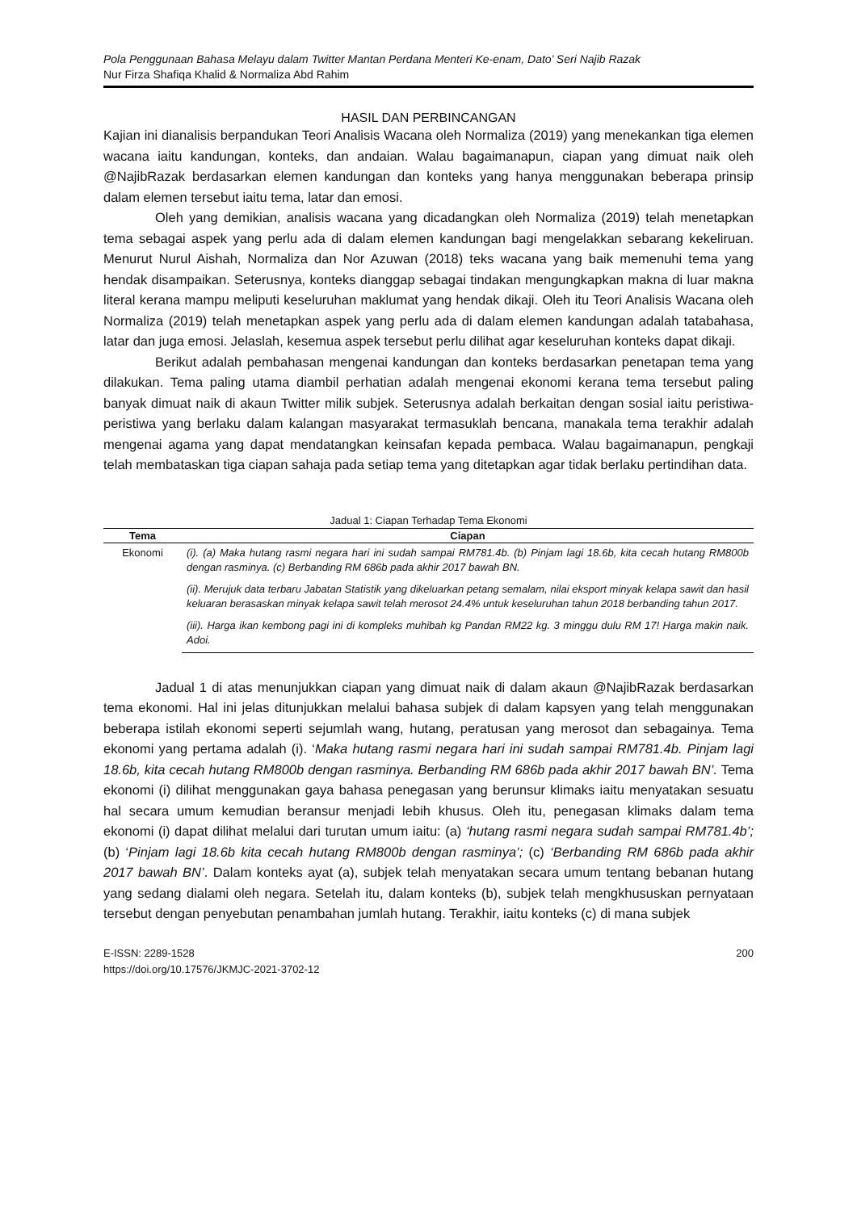Pola Penggunaan Bahasa Melayu dalam Twitter Mantan Perdana Menteri Ke-enam, Dato’ Seri Najib Razak
Nur Firza Shafiqa Khalid & Normaliza Abd Rahim
HASIL DAN PERBINCANGAN
Kajian ini dianalisis berpandukan Teori Analisis Wacana oleh Normaliza (2019) yang menekankan tiga elemen wacana iaitu kandungan, konteks, dan andaian. Walau bagaimanapun, ciapan yang dimuat naik oleh @NajibRazak berdasarkan elemen kandungan dan konteks yang hanya menggunakan beberapa prinsip dalam elemen tersebut iaitu tema, latar dan emosi.
Oleh yang demikian, analisis wacana yang dicadangkan oleh Normaliza (2019) telah menetapkan tema sebagai aspek yang perlu ada di dalam elemen kandungan bagi mengelakkan sebarang kekeliruan. Menurut Nurul Aishah, Normaliza dan Nor Azuwan (2018) teks wacana yang baik memenuhi tema yang hendak disampaikan. Seterusnya, konteks dianggap sebagai tindakan mengungkapkan makna di luar makna literal kerana mampu meliputi keseluruhan maklumat yang hendak dikaji. Oleh itu Teori Analisis Wacana oleh Normaliza (2019) telah menetapkan aspek yang perlu ada di dalam elemen kandungan adalah tatabahasa, latar dan juga emosi. Jelaslah, kesemua aspek tersebut perlu dilihat agar keseluruhan konteks dapat dikaji.
Berikut adalah pembahasan mengenai kandungan dan konteks berdasarkan penetapan tema yang dilakukan. Tema paling utama diambil perhatian adalah mengenai ekonomi kerana tema tersebut paling banyak dimuat naik di akaun Twitter milik subjek. Seterusnya adalah berkaitan dengan sosial iaitu peristiwa-peristiwa yang berlaku dalam kalangan masyarakat termasuklah bencana, manakala tema terakhir adalah mengenai agama yang dapat mendatangkan keinsafan kepada pembaca. Walau bagaimanapun, pengkaji telah membataskan tiga ciapan sahaja pada setiap tema yang ditetapkan agar tidak berlaku pertindihan data.
Jadual 1: Ciapan Terhadap Tema Ekonomi
| Tema | Ciapan |
| --- | --- |
| Ekonomi | (i). (a) Maka hutang rasmi negara hari ini sudah sampai RM781.4b. (b) Pinjam lagi 18.6b, kita cecah hutang RM800b dengan rasminya. (c) Berbanding RM 686b pada akhir 2017 bawah BN. |
| | (ii). Merujuk data terbaru Jabatan Statistik yang dikeluarkan petang semalam, nilai eksport minyak kelapa sawit dan hasil keluaran berasaskan minyak kelapa sawit telah merosot 24.4% untuk keseluruhan tahun 2018 berbanding tahun 2017. |
| | (iii). Harga ikan kembong pagi ini di kompleks muhibah kg Pandan RM22 kg. 3 minggu dulu RM 17! Harga makin naik. Adoi. |
Jadual 1 di atas menunjukkan ciapan yang dimuat naik di dalam akaun @NajibRazak berdasarkan tema ekonomi. Hal ini jelas ditunjukkan melalui bahasa subjek di dalam kapsyen yang telah menggunakan beberapa istilah ekonomi seperti sejumlah wang, hutang, peratusan yang merosot dan sebagainya. Tema ekonomi yang pertama adalah (i). ‘Maka hutang rasmi negara hari ini sudah sampai RM781.4b. Pinjam lagi 18.6b, kita cecah hutang RM800b dengan rasminya. Berbanding RM 686b pada akhir 2017 bawah BN’. Tema ekonomi (i) dilihat menggunakan gaya bahasa penegasan yang berunsur klimaks iaitu menyatakan sesuatu hal secara umum kemudian beransur menjadi lebih khusus. Oleh itu, penegasan klimaks dalam tema ekonomi (i) dapat dilihat melalui dari turutan umum iaitu: (a) ‘hutang rasmi negara sudah sampai RM781.4b’; (b) ‘Pinjam lagi 18.6b kita cecah hutang RM800b dengan rasminya’; (c) ‘Berbanding RM 686b pada akhir 2017 bawah BN’. Dalam konteks ayat (a), subjek telah menyatakan secara umum tentang bebanan hutang yang sedang dialami oleh negara. Setelah itu, dalam konteks (b), subjek telah mengkhususkan pernyataan tersebut dengan penyebutan penambahan jumlah hutang. Terakhir, iaitu konteks (c) di mana subjek
E-ISSN: 2289-1528
https://doi.org/10.17576/JKMJC-2021-3702-12
200